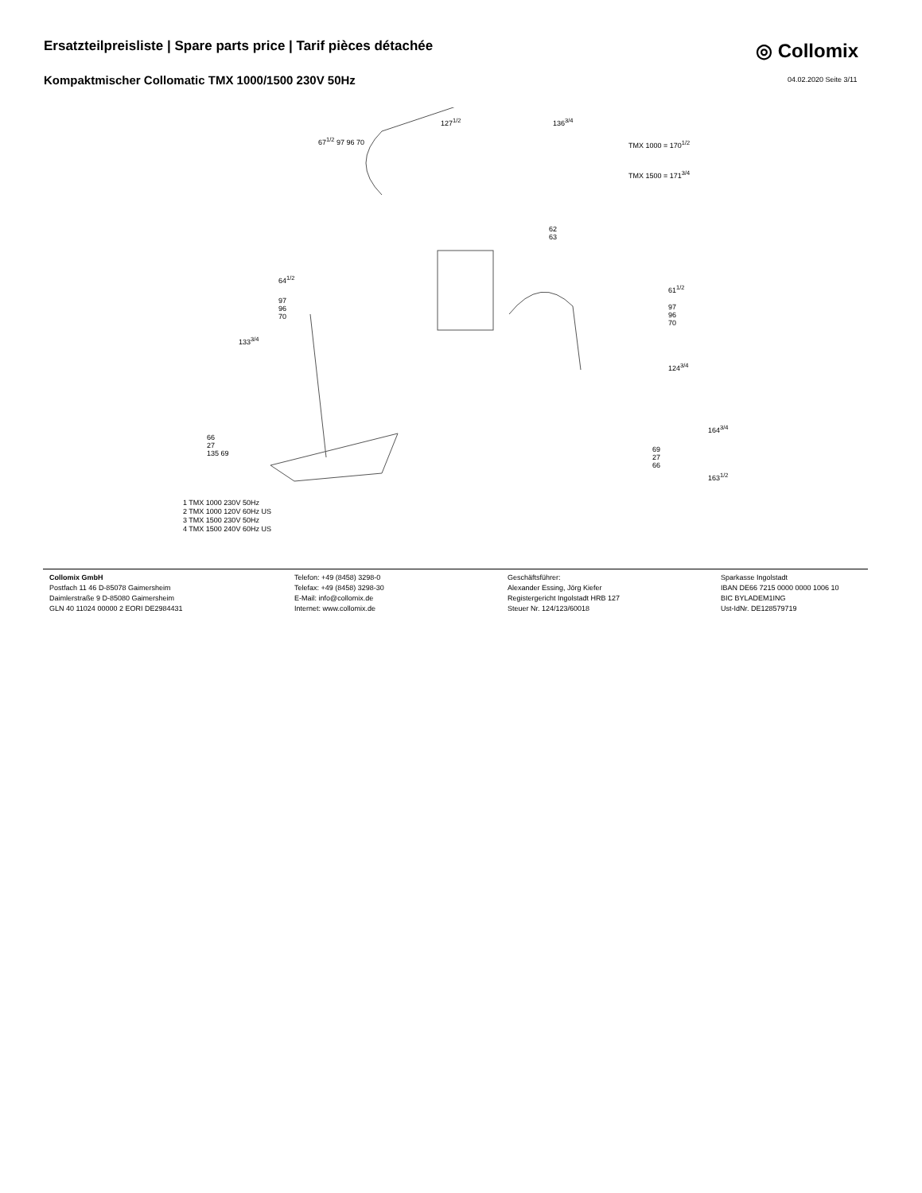Ersatzteilpreisliste | Spare parts price | Tarif pièces détachée
◎ Collomix
Kompaktmischer Collomatic TMX 1000/1500 230V 50Hz
04.02.2020 Seite 3/11
67<sup>1/2</sup> 97 96 70
127<sup>1/2</sup> 136<sup>3/4</sup>
TMX 1000 = 170<sup>1/2</sup>
TMX 1500 = 171<sup>3/4</sup>
62
63
64<sup>1/2</sup>
97
96
70
133<sup>3/4</sup>
61<sup>1/2</sup>
97
96
70
124<sup>3/4</sup>
164<sup>3/4</sup>
163<sup>1/2</sup>
69
27
66
66
27
135 69
1 TMX 1000 230V 50Hz
2 TMX 1000 120V 60Hz US
3 TMX 1500 230V 50Hz
4 TMX 1500 240V 60Hz US
Collomix GmbH
Postfach 11 46 D-85078 Gaimersheim
Daimlerstraße 9 D-85080 Gaimersheim
GLN 40 11024 00000 2 EORI DE2984431
Telefon: +49 (8458) 3298-0
Telefax: +49 (8458) 3298-30
E-Mail: info@collomix.de
Internet: www.collomix.de
Geschäftsführer:
Alexander Essing, Jörg Kiefer
Registergericht Ingolstadt HRB 127
Steuer Nr. 124/123/60018
Sparkasse Ingolstadt
IBAN DE66 7215 0000 0000 1006 10
BIC BYLADEM1ING
Ust-IdNr. DE128579719